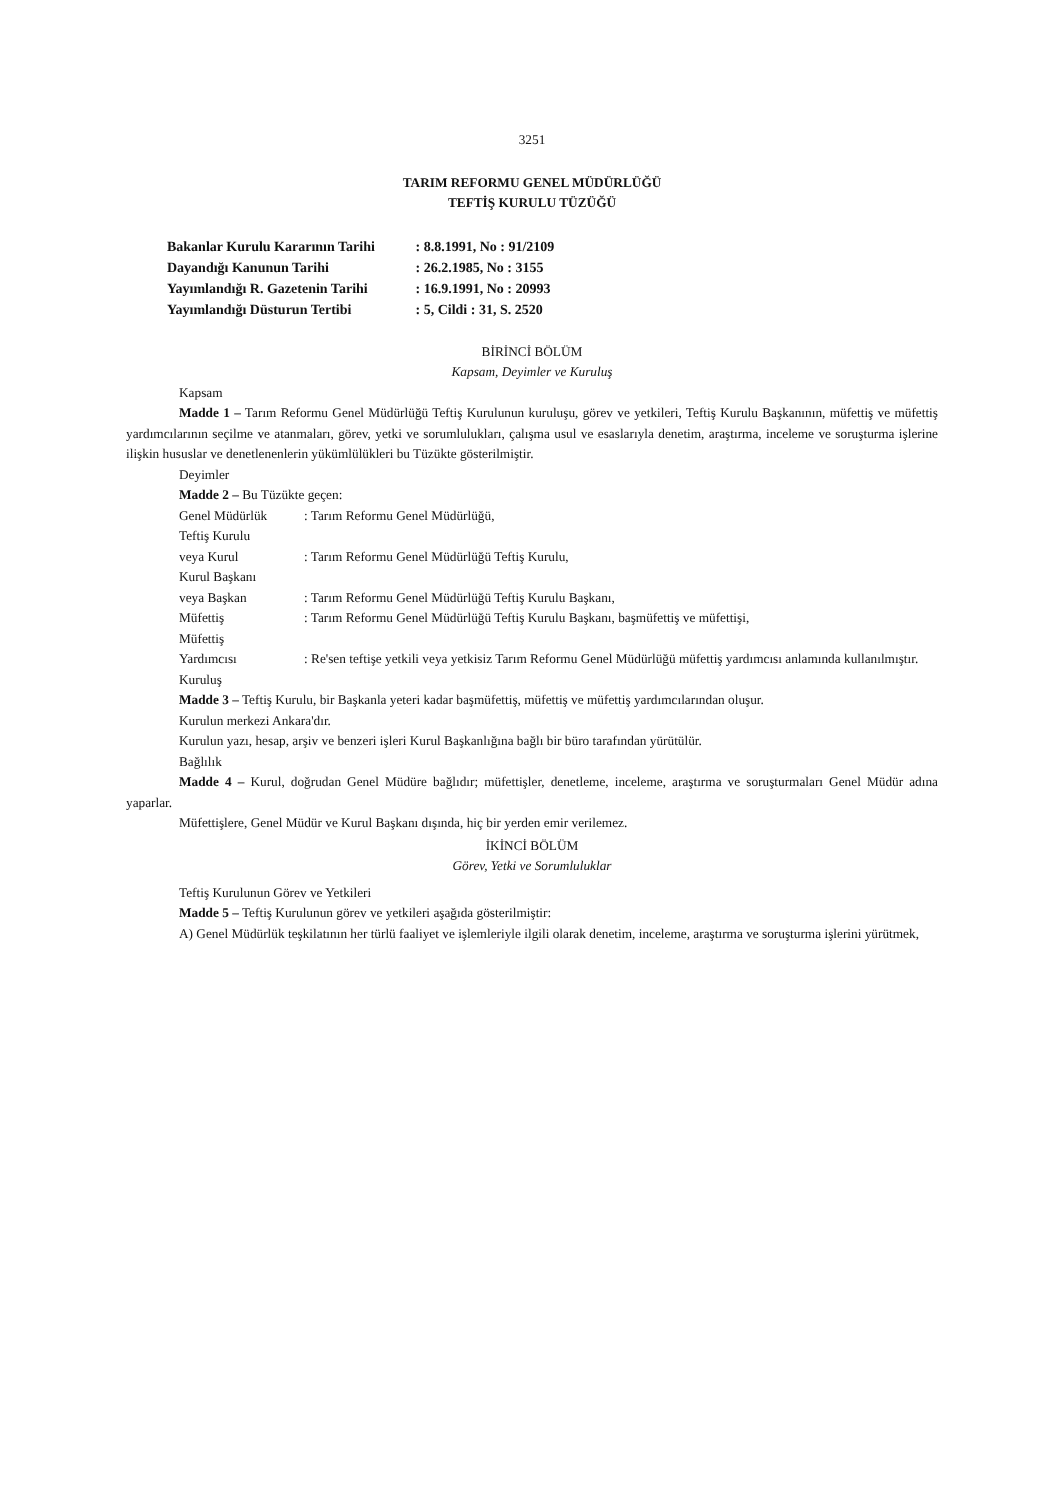3251
TARIM REFORMU GENEL MÜDÜRLÜĞÜ
TEFTİŞ KURULU TÜZÜĞÜ
Bakanlar Kurulu Kararının Tarihi : 8.8.1991, No : 91/2109
Dayandığı Kanunun Tarihi : 26.2.1985, No : 3155
Yayımlandığı R. Gazetenin Tarihi : 16.9.1991, No : 20993
Yayımlandığı Düsturun Tertibi : 5, Cildi : 31, S. 2520
BİRİNCİ BÖLÜM
Kapsam, Deyimler ve Kuruluş
Kapsam
Madde 1 – Tarım Reformu Genel Müdürlüğü Teftiş Kurulunun kuruluşu, görev ve yetkileri, Teftiş Kurulu Başkanının, müfettiş ve müfettiş yardımcılarının seçilme ve atanmaları, görev, yetki ve sorumlulukları, çalışma usul ve esaslarıyla denetim, araştırma, inceleme ve soruşturma işlerine ilişkin hususlar ve denetlenenlerin yükümlülükleri bu Tüzükte gösterilmiştir.
Deyimler
Madde 2 – Bu Tüzükte geçen:
Genel Müdürlük: Tarım Reformu Genel Müdürlüğü,
Teftiş Kurulu
veya Kurul: Tarım Reformu Genel Müdürlüğü Teftiş Kurulu,
Kurul Başkanı
veya Başkan: Tarım Reformu Genel Müdürlüğü Teftiş Kurulu Başkanı,
Müfettiş: Tarım Reformu Genel Müdürlüğü Teftiş Kurulu Başkanı, başmüfettiş ve müfettişi,
Müfettiş
Yardımcısı: Re'sen teftişe yetkili veya yetkisiz Tarım Reformu Genel Müdürlüğü müfettiş yardımcısı anlamında kullanılmıştır.
Kuruluş
Madde 3 – Teftiş Kurulu, bir Başkanla yeteri kadar başmüfettiş, müfettiş ve müfettiş yardımcılarından oluşur.
Kurulun merkezi Ankara'dır.
Kurulun yazı, hesap, arşiv ve benzeri işleri Kurul Başkanlığına bağlı bir büro tarafından yürütülür.
Bağlılık
Madde 4 – Kurul, doğrudan Genel Müdüre bağlıdır; müfettişler, denetleme, inceleme, araştırma ve soruşturmaları Genel Müdür adına yaparlar.
Müfettişlere, Genel Müdür ve Kurul Başkanı dışında, hiç bir yerden emir verilemez.
İKİNCİ BÖLÜM
Görev, Yetki ve Sorumluluklar
Teftiş Kurulunun Görev ve Yetkileri
Madde 5 – Teftiş Kurulunun görev ve yetkileri aşağıda gösterilmiştir:
A) Genel Müdürlük teşkilatının her türlü faaliyet ve işlemleriyle ilgili olarak denetim, inceleme, araştırma ve soruşturma işlerini yürütmek,